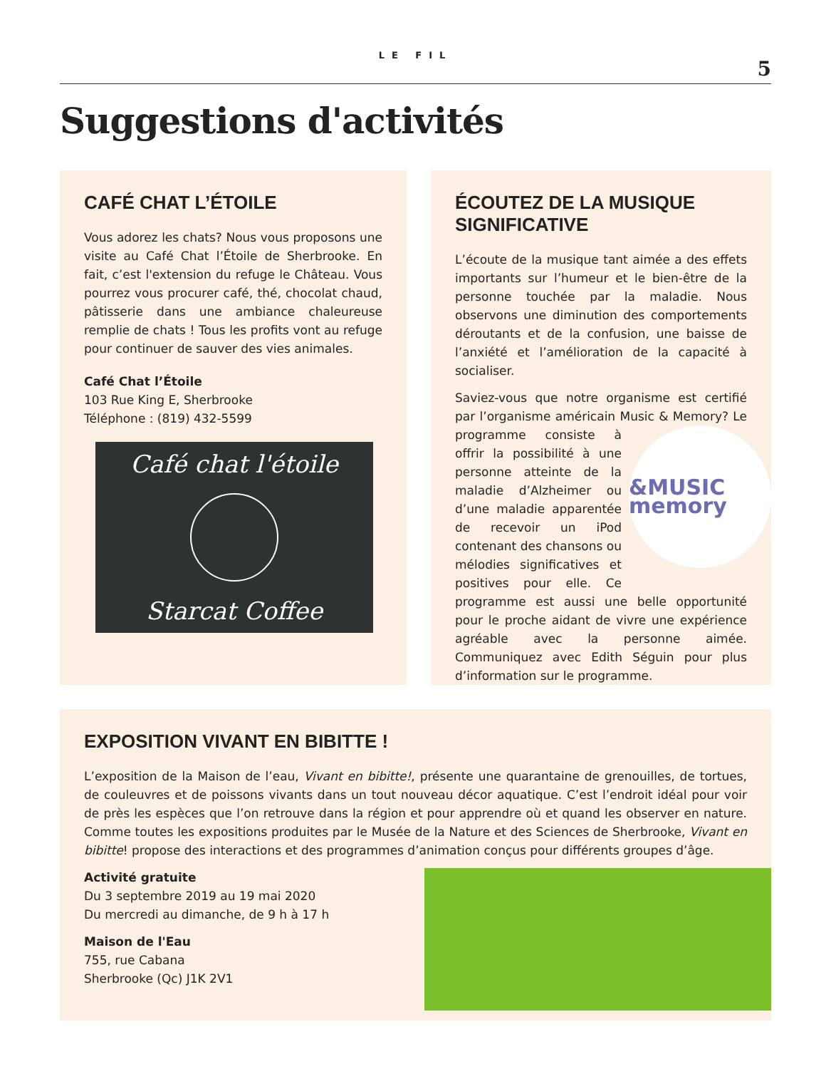LE FIL
5
Suggestions d'activités
CAFÉ CHAT L’ÉTOILE
Vous adorez les chats? Nous vous proposons une visite au Café Chat l’Étoile de Sherbrooke. En fait, c’est l'extension du refuge le Château. Vous pourrez vous procurer café, thé, chocolat chaud, pâtisserie dans une ambiance chaleureuse remplie de chats ! Tous les profits vont au refuge pour continuer de sauver des vies animales.
Café Chat l’Étoile
103 Rue King E, Sherbrooke
Téléphone : (819) 432-5599
Café chat l'étoile
Starcat Coffee
ÉCOUTEZ DE LA MUSIQUE SIGNIFICATIVE
L’écoute de la musique tant aimée a des effets importants sur l’humeur et le bien-être de la personne touchée par la maladie. Nous observons une diminution des comportements déroutants et de la confusion, une baisse de l’anxiété et l’amélioration de la capacité à socialiser.
Saviez-vous que notre organisme est certifié par l’organisme américain Music & Memory?
&MUSIC memory
Le programme consiste à offrir la possibilité à une personne atteinte de la maladie d’Alzheimer ou d’une maladie apparentée de recevoir un iPod contenant des chansons ou mélodies significatives et positives pour elle. Ce programme est aussi une belle opportunité pour le proche aidant de vivre une expérience agréable avec la personne aimée. Communiquez avec Edith Séguin pour plus d’information sur le programme.
EXPOSITION VIVANT EN BIBITTE !
L’exposition de la Maison de l’eau, Vivant en bibitte!, présente une quarantaine de grenouilles, de tortues, de couleuvres et de poissons vivants dans un tout nouveau décor aquatique. C’est l’endroit idéal pour voir de près les espèces que l’on retrouve dans la région et pour apprendre où et quand les observer en nature. Comme toutes les expositions produites par le Musée de la Nature et des Sciences de Sherbrooke, Vivant en bibitte! propose des interactions et des programmes d’animation conçus pour différents groupes d’âge.
Activité gratuite
Du 3 septembre 2019 au 19 mai 2020
Du mercredi au dimanche, de 9 h à 17 h
Maison de l'Eau
755, rue Cabana
Sherbrooke (Qc) J1K 2V1